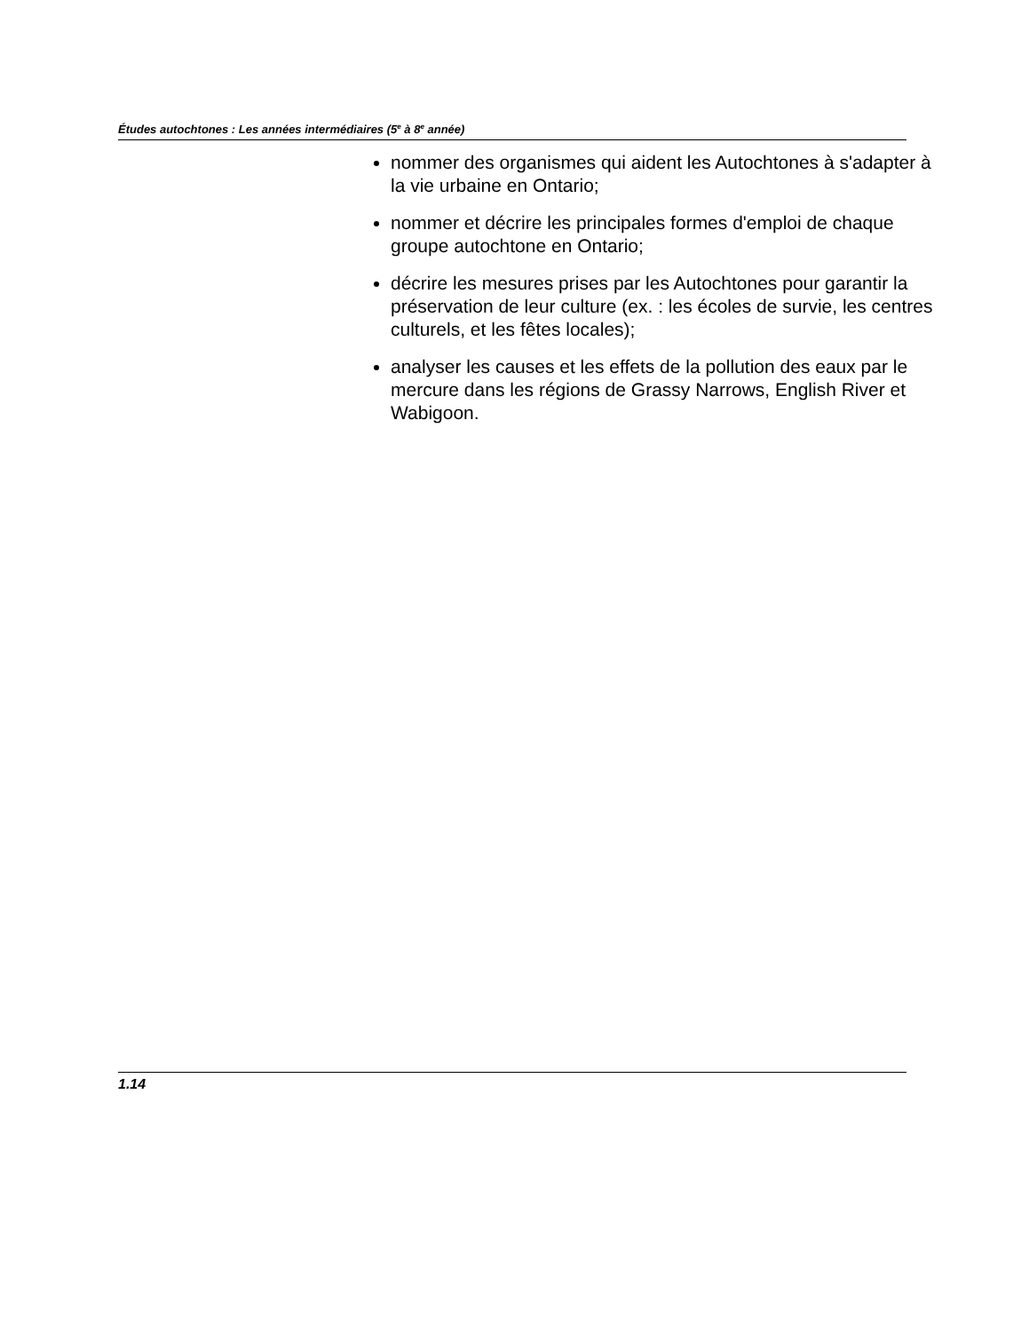Études autochtones : Les années intermédiaires (5<sup>e</sup> à 8<sup>e</sup> année)
nommer des organismes qui aident les Autochtones à s'adapter à la vie urbaine en Ontario;
nommer et décrire les principales formes d'emploi de chaque groupe autochtone en Ontario;
décrire les mesures prises par les Autochtones pour garantir la préservation de leur culture (ex. : les écoles de survie, les centres culturels, et les fêtes locales);
analyser les causes et les effets de la pollution des eaux par le mercure dans les régions de Grassy Narrows, English River et Wabigoon.
1.14